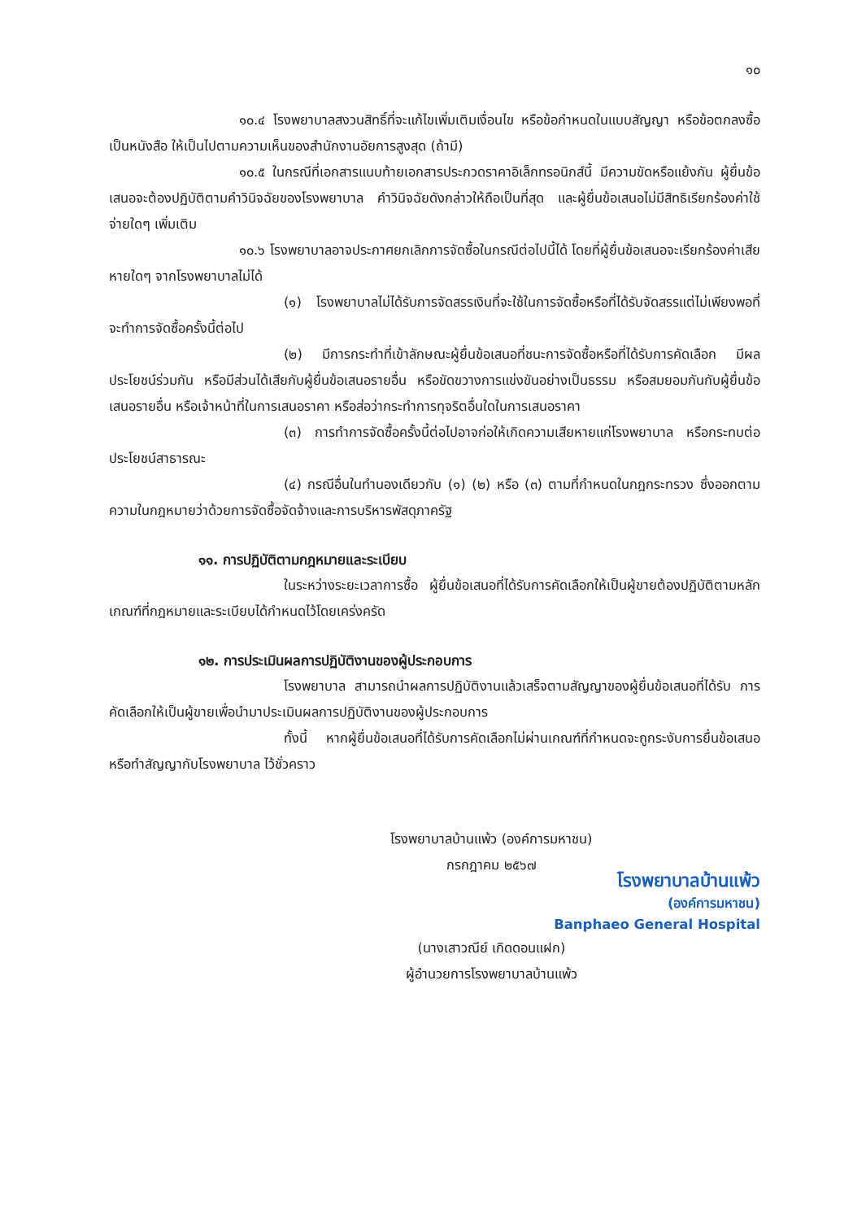๑๐
๑๐.๔ โรงพยาบาลสงวนสิทธิ์ที่จะแก้ไขเพิ่มเติมเงื่อนไข หรือข้อกำหนดในแบบสัญญา หรือข้อตกลงซื้อเป็นหนังสือ ให้เป็นไปตามความเห็นของสำนักงานอัยการสูงสุด (ถ้ามี)
๑๐.๕ ในกรณีที่เอกสารแนบท้ายเอกสารประกวดราคาอิเล็กทรอนิกส์นี้ มีความขัดหรือแย้งกัน ผู้ยื่นข้อเสนอจะต้องปฏิบัติตามคำวินิจฉัยของโรงพยาบาล คำวินิจฉัยดังกล่าวให้ถือเป็นที่สุด และผู้ยื่นข้อเสนอไม่มีสิทธิเรียกร้องค่าใช้จ่ายใดๆ เพิ่มเติม
๑๐.๖ โรงพยาบาลอาจประกาศยกเลิกการจัดซื้อในกรณีต่อไปนี้ได้ โดยที่ผู้ยื่นข้อเสนอจะเรียกร้องค่าเสียหายใดๆ จากโรงพยาบาลไม่ได้
(๑) โรงพยาบาลไม่ได้รับการจัดสรรเงินที่จะใช้ในการจัดซื้อหรือที่ได้รับจัดสรรแต่ไม่เพียงพอที่จะทำการจัดซื้อครั้งนี้ต่อไป
(๒) มีการกระทำที่เข้าลักษณะผู้ยื่นข้อเสนอที่ชนะการจัดซื้อหรือที่ได้รับการคัดเลือก มีผลประโยชน์ร่วมกัน หรือมีส่วนได้เสียกับผู้ยื่นข้อเสนอรายอื่น หรือขัดขวางการแข่งขันอย่างเป็นธรรม หรือสมยอมกันกับผู้ยื่นข้อเสนอรายอื่น หรือเจ้าหน้าที่ในการเสนอราคา หรือส่อว่ากระทำการทุจริตอื่นใดในการเสนอราคา
(๓) การทำการจัดซื้อครั้งนี้ต่อไปอาจก่อให้เกิดความเสียหายแก่โรงพยาบาล หรือกระทบต่อประโยชน์สาธารณะ
(๔) กรณีอื่นในทำนองเดียวกับ (๑) (๒) หรือ (๓) ตามที่กำหนดในกฎกระทรวง ซึ่งออกตามความในกฎหมายว่าด้วยการจัดซื้อจัดจ้างและการบริหารพัสดุภาครัฐ
๑๑. การปฏิบัติตามกฎหมายและระเบียบ
ในระหว่างระยะเวลาการซื้อ ผู้ยื่นข้อเสนอที่ได้รับการคัดเลือกให้เป็นผู้ขายต้องปฏิบัติตามหลักเกณฑ์ที่กฎหมายและระเบียบได้กำหนดไว้โดยเคร่งครัด
๑๒. การประเมินผลการปฏิบัติงานของผู้ประกอบการ
โรงพยาบาล สามารถนำผลการปฏิบัติงานแล้วเสร็จตามสัญญาของผู้ยื่นข้อเสนอที่ได้รับ การคัดเลือกให้เป็นผู้ขายเพื่อนำมาประเมินผลการปฏิบัติงานของผู้ประกอบการ
ทั้งนี้ หากผู้ยื่นข้อเสนอที่ได้รับการคัดเลือกไม่ผ่านเกณฑ์ที่กำหนดจะถูกระงับการยื่นข้อเสนอหรือทำสัญญากับโรงพยาบาล ไว้ชั่วคราว
โรงพยาบาลบ้านแพ้ว (องค์การมหาชน)
กรกฎาคม ๒๕๖๗
โรงพยาบาลบ้านแพ้ว
(องค์การมหาชน)
Banphaeo General Hospital
(นางเสาวณีย์ เกิดดอนแฝก)
ผู้อำนวยการโรงพยาบาลบ้านแพ้ว